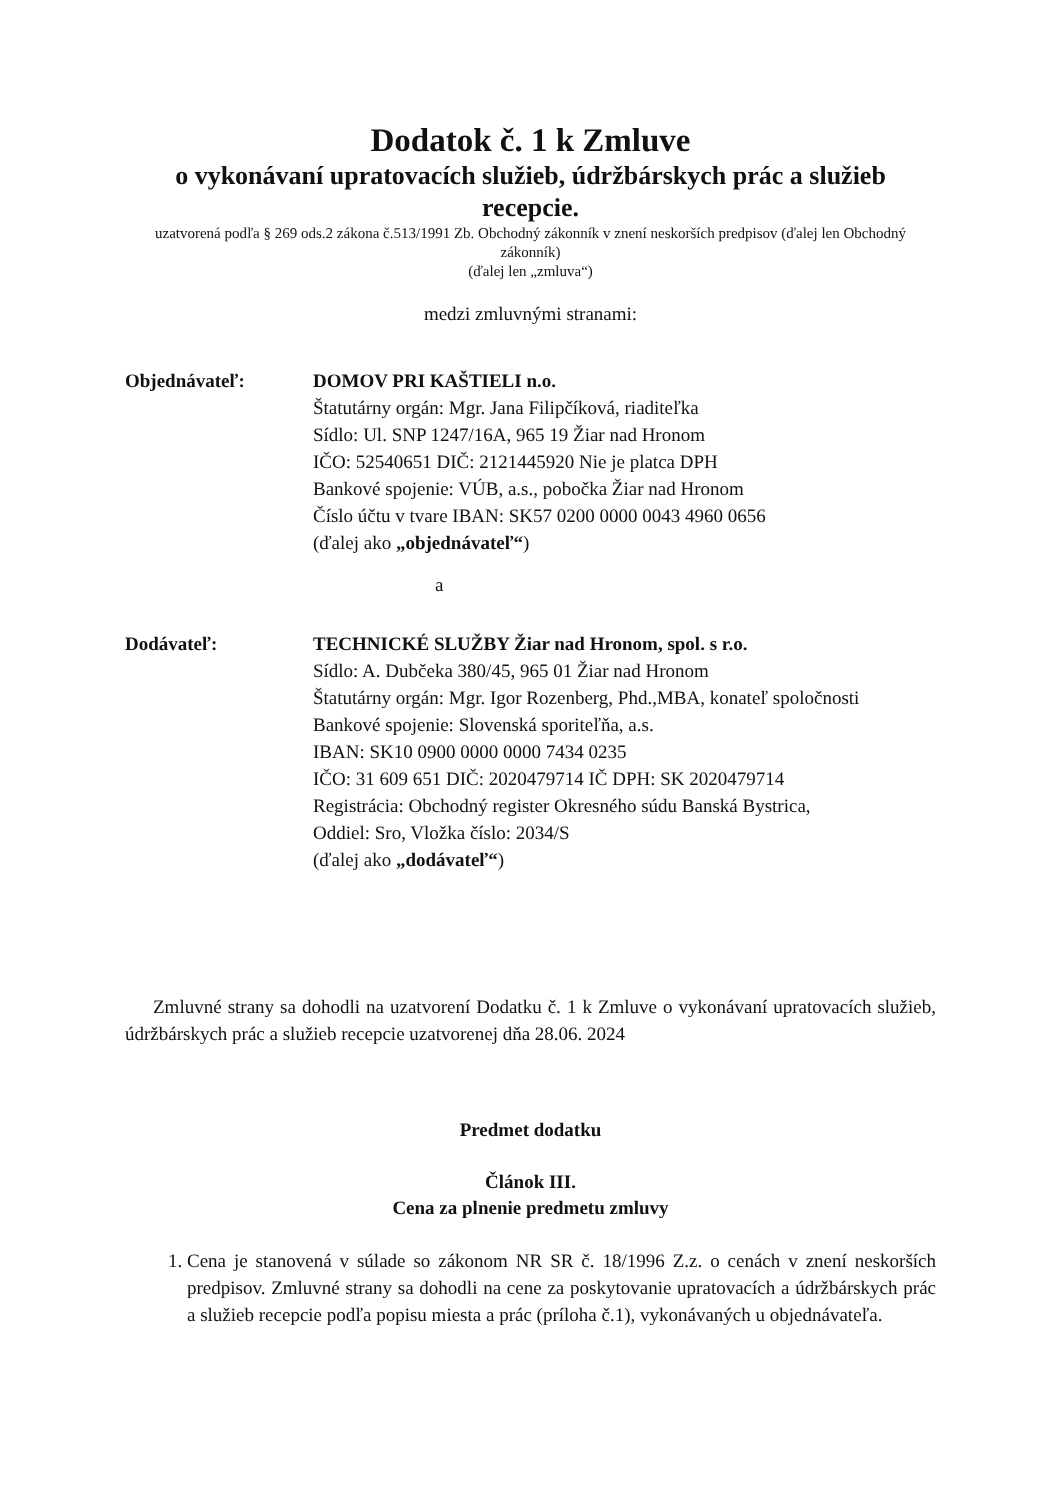Dodatok č. 1 k Zmluve
o vykonávaní upratovacích služieb, údržbárskych prác a služieb recepcie.
uzatvorená podľa § 269 ods.2 zákona č.513/1991 Zb. Obchodný zákonník v znení neskorších predpisov (ďalej len Obchodný zákonník)
(ďalej len „zmluva“)
medzi zmluvnými stranami:
Objednávateľ: DOMOV PRI KAŠTIELI n.o.
Štatutárny orgán: Mgr. Jana Filipčíková, riaditeľka
Sídlo: Ul. SNP 1247/16A, 965 19 Žiar nad Hronom
IČO: 52540651 DIČ: 2121445920 Nie je platca DPH
Bankové spojenie: VÚB, a.s., pobočka Žiar nad Hronom
Číslo účtu v tvare IBAN: SK57 0200 0000 0043 4960 0656
(ďalej ako „objednávateľ“)
a
Dodávateľ: TECHNICKÉ SLUŽBY Žiar nad Hronom, spol. s r.o.
Sídlo: A. Dubčeka 380/45, 965 01 Žiar nad Hronom
Štatutárny orgán: Mgr. Igor Rozenberg, Phd.,MBA, konateľ spoločnosti
Bankové spojenie: Slovenská sporiteľňa, a.s.
IBAN: SK10 0900 0000 0000 7434 0235
IČO: 31 609 651 DIČ: 2020479714 IČ DPH: SK 2020479714
Registrácia: Obchodný register Okresného súdu Banská Bystrica,
Oddiel: Sro, Vložka číslo: 2034/S
(ďalej ako „dodávateľ“)
Zmluvné strany sa dohodli na uzatvorení Dodatku č. 1 k Zmluve o vykonávaní upratovacích služieb, údržbárskych prác a služieb recepcie uzatvorenej dňa 28.06. 2024
Predmet dodatku
Článok III.
Cena za plnenie predmetu zmluvy
1. Cena je stanovená v súlade so zákonom NR SR č. 18/1996 Z.z. o cenách v znení neskorších predpisov. Zmluvné strany sa dohodli na cene za poskytovanie upratovacích a údržbárskych prác a služieb recepcie podľa popisu miesta a prác (príloha č.1), vykonávaných u objednávateľa.